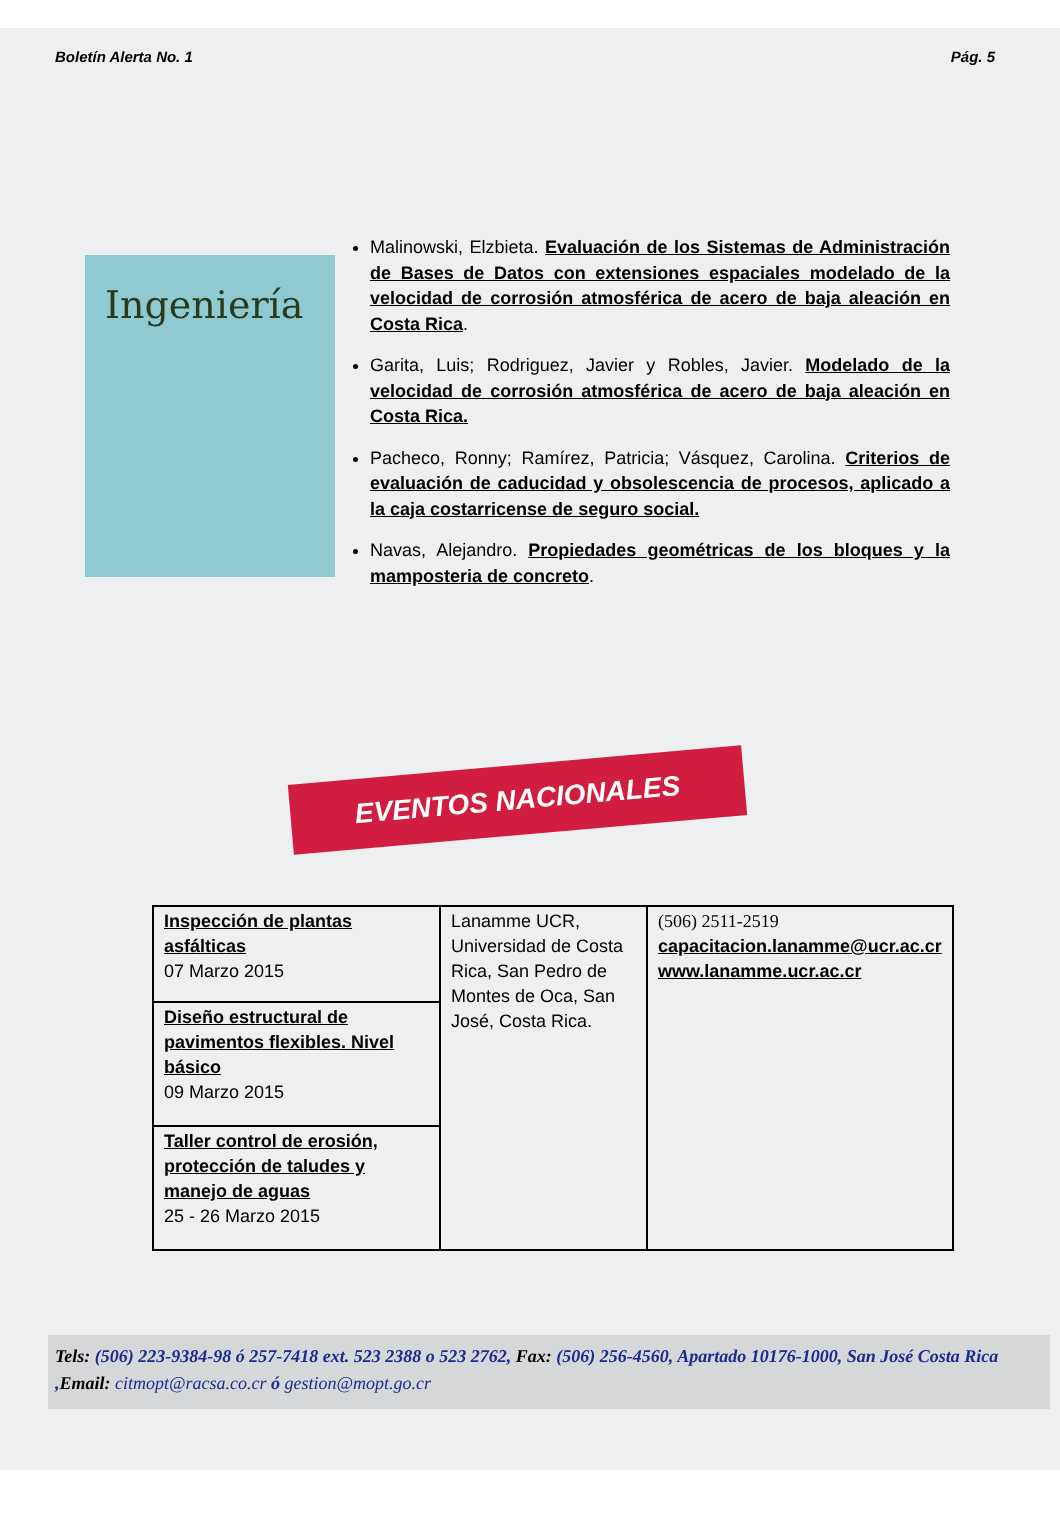Boletín Alerta No. 1 Pág. 5
Ingeniería
Malinowski, Elzbieta. Evaluación de los Sistemas de Administración de Bases de Datos con extensiones espaciales modelado de la velocidad de corrosión atmosférica de acero de baja aleación en Costa Rica.
Garita, Luis; Rodriguez, Javier y Robles, Javier. Modelado de la velocidad de corrosión atmosférica de acero de baja aleación en Costa Rica.
Pacheco, Ronny; Ramírez, Patricia; Vásquez, Carolina. Criterios de evaluación de caducidad y obsolescencia de procesos, aplicado a la caja costarricense de seguro social.
Navas, Alejandro. Propiedades geométricas de los bloques y la mamposteria de concreto.
EVENTOS NACIONALES
| Inspección de plantas asfálticas 07 Marzo 2015 | Lanamme UCR, Universidad de Costa Rica, San Pedro de Montes de Oca, San José, Costa Rica. | (506) 2511-2519 capacitacion.lanamme@ucr.ac.cr www.lanamme.ucr.ac.cr |
| Diseño estructural de pavimentos flexibles. Nivel básico 09 Marzo 2015 | | |
| Taller control de erosión, protección de taludes y manejo de aguas 25 - 26 Marzo 2015 | | |
Tels: (506) 223-9384-98 ó 257-7418 ext. 523 2388 o 523 2762, Fax: (506) 256-4560, Apartado 10176-1000, San José Costa Rica ,Email: citmopt@racsa.co.cr ó gestion@mopt.go.cr